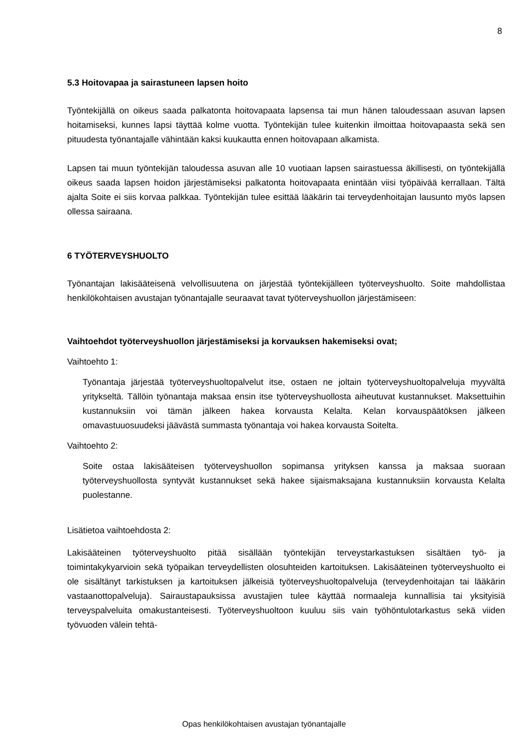8
5.3 Hoitovapaa ja sairastuneen lapsen hoito
Työntekijällä on oikeus saada palkatonta hoitovapaata lapsensa tai mun hänen taloudes­saan asuvan lapsen hoitamiseksi, kunnes lapsi täyttää kolme vuotta. Työntekijän tulee kui­tenkin ilmoittaa hoitovapaasta sekä sen pituudesta työnantajalle vähintään kaksi kuukautta ennen hoitovapaan alkamista.
Lapsen tai muun työntekijän taloudessa asuvan alle 10 vuotiaan lapsen sairastuessa äkilli­sesti, on työntekijällä oikeus saada lapsen hoidon järjestämiseksi palkatonta hoitovapaata enintään viisi työpäivää kerrallaan. Tältä ajalta Soite ei siis korvaa palkkaa. Työntekijän tulee esittää lääkärin tai terveydenhoitajan lausunto myös lapsen ollessa sairaana.
6 TYÖTERVEYSHUOLTO
Työnantajan lakisääteisenä velvollisuutena on järjestää työntekijälleen työterveyshuolto. Soi­te mahdollistaa henkilökohtaisen avustajan työnantajalle seuraavat tavat työterveyshuollon järjestämiseen:
Vaihtoehdot työterveyshuollon järjestämiseksi ja korvauksen hakemiseksi ovat;
Vaihtoehto 1:
Työnantaja järjestää työterveyshuoltopalvelut itse, ostaen ne joltain työterveyshuoltopal­veluja myyvältä yritykseltä. Tällöin työnantaja maksaa ensin itse työterveyshuollosta ai­heutuvat kustannukset. Maksettuihin kustannuksiin voi tämän jälkeen hakea korvausta Kelalta. Kelan korvauspäätöksen jälkeen omavastuuosuudeksi jäävästä summasta työn­antaja voi hakea korvausta Soitelta.
Vaihtoehto 2:
Soite ostaa lakisääteisen työterveyshuollon sopimansa yrityksen kanssa ja maksaa suo­raan työterveyshuollosta syntyvät kustannukset sekä hakee sijaismaksajana kustannuk­siin korvausta Kelalta puolestanne.
Lisätietoa vaihtoehdosta 2:
Lakisääteinen työterveyshuolto pitää sisällään työntekijän terveystarkastuksen sisältäen työ- ja toimintakykyarvioin sekä työpaikan terveydellisten olosuhteiden kartoituksen. Lakisäätei­nen työterveyshuolto ei ole sisältänyt tarkistuksen ja kartoituksen jälkeisiä työterveyshuolto­palveluja (terveydenhoitajan tai lääkärin vastaanottopalveluja). Sairaustapauksissa avustaji­en tulee käyttää normaaleja kunnallisia tai yksityisiä terveyspalveluita omakustanteisesti. Työterveyshuoltoon kuuluu siis vain työhöntulotarkastus sekä viiden työvuoden välein tehtä-
Opas henkilökohtaisen avustajan työnantajalle